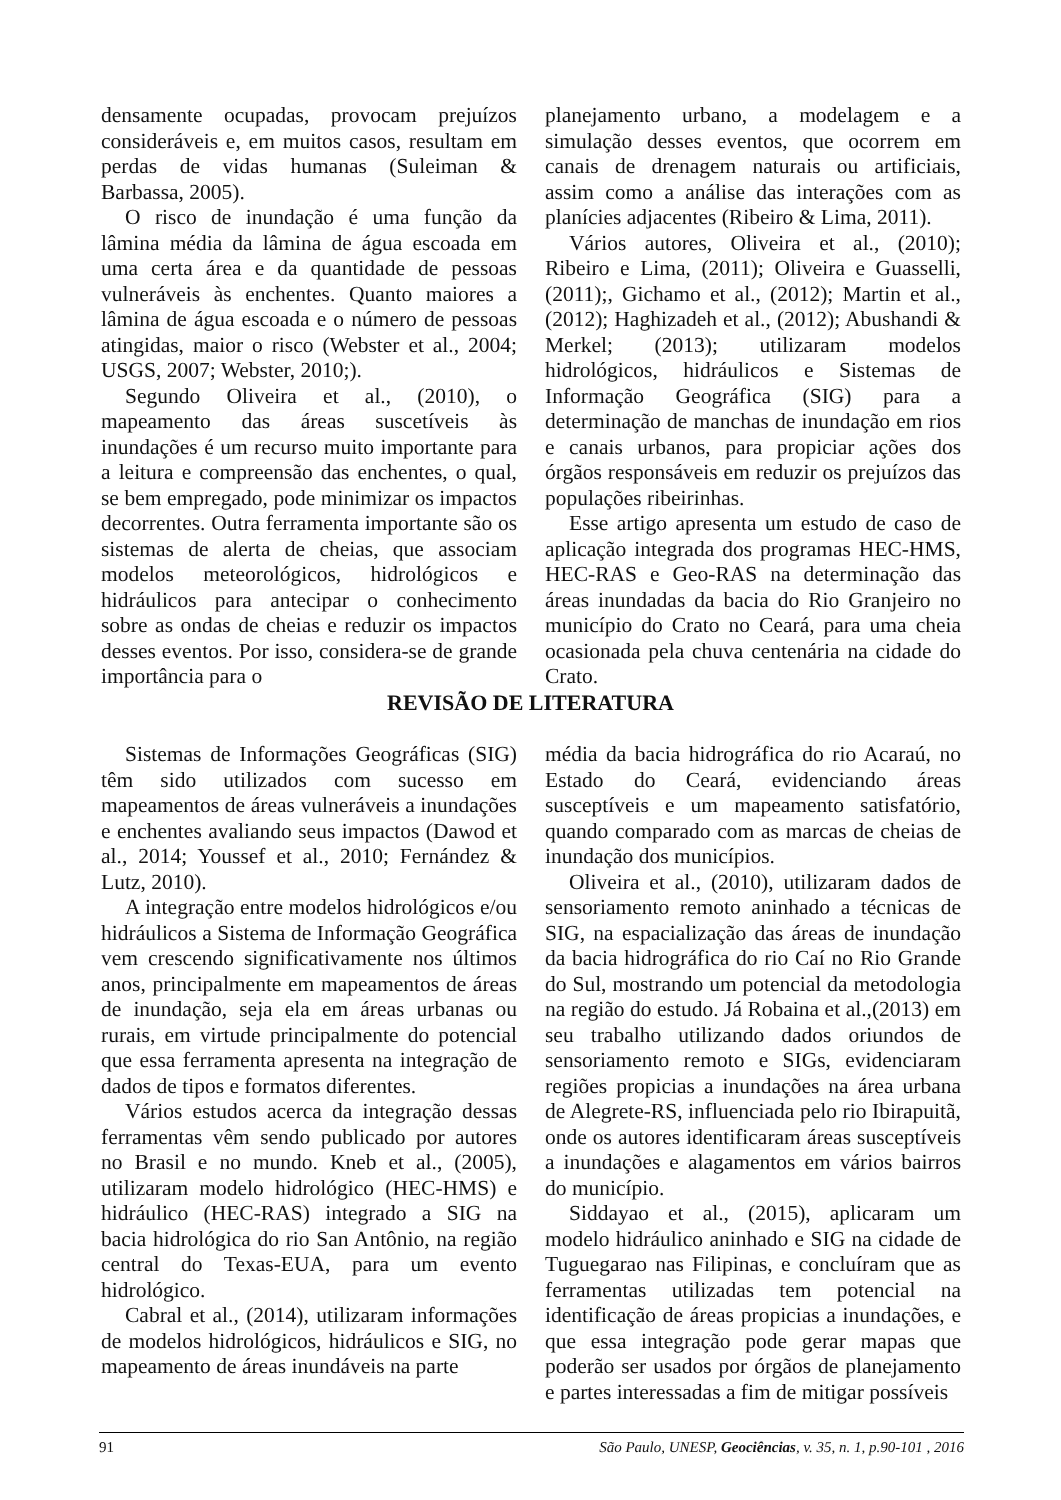densamente ocupadas, provocam prejuízos consideráveis e, em muitos casos, resultam em perdas de vidas humanas (Suleiman & Barbassa, 2005).
O risco de inundação é uma função da lâmina média da lâmina de água escoada em uma certa área e da quantidade de pessoas vulneráveis às enchentes. Quanto maiores a lâmina de água escoada e o número de pessoas atingidas, maior o risco (Webster et al., 2004; USGS, 2007; Webster, 2010;).
Segundo Oliveira et al., (2010), o mapeamento das áreas suscetíveis às inundações é um recurso muito importante para a leitura e compreensão das enchentes, o qual, se bem empregado, pode minimizar os impactos decorrentes. Outra ferramenta importante são os sistemas de alerta de cheias, que associam modelos meteorológicos, hidrológicos e hidráulicos para antecipar o conhecimento sobre as ondas de cheias e reduzir os impactos desses eventos. Por isso, considera-se de grande importância para o
planejamento urbano, a modelagem e a simulação desses eventos, que ocorrem em canais de drenagem naturais ou artificiais, assim como a análise das interações com as planícies adjacentes (Ribeiro & Lima, 2011).
Vários autores, Oliveira et al., (2010); Ribeiro e Lima, (2011); Oliveira e Guasselli, (2011);, Gichamo et al., (2012); Martin et al., (2012); Haghizadeh et al., (2012); Abushandi & Merkel; (2013); utilizaram modelos hidrológicos, hidráulicos e Sistemas de Informação Geográfica (SIG) para a determinação de manchas de inundação em rios e canais urbanos, para propiciar ações dos órgãos responsáveis em reduzir os prejuízos das populações ribeirinhas.
Esse artigo apresenta um estudo de caso de aplicação integrada dos programas HEC-HMS, HEC-RAS e Geo-RAS na determinação das áreas inundadas da bacia do Rio Granjeiro no município do Crato no Ceará, para uma cheia ocasionada pela chuva centenária na cidade do Crato.
REVISÃO DE LITERATURA
Sistemas de Informações Geográficas (SIG) têm sido utilizados com sucesso em mapeamentos de áreas vulneráveis a inundações e enchentes avaliando seus impactos (Dawod et al., 2014; Youssef et al., 2010; Fernández & Lutz, 2010).
A integração entre modelos hidrológicos e/ou hidráulicos a Sistema de Informação Geográfica vem crescendo significativamente nos últimos anos, principalmente em mapeamentos de áreas de inundação, seja ela em áreas urbanas ou rurais, em virtude principalmente do potencial que essa ferramenta apresenta na integração de dados de tipos e formatos diferentes.
Vários estudos acerca da integração dessas ferramentas vêm sendo publicado por autores no Brasil e no mundo. Kneb et al., (2005), utilizaram modelo hidrológico (HEC-HMS) e hidráulico (HEC-RAS) integrado a SIG na bacia hidrológica do rio San Antônio, na região central do Texas-EUA, para um evento hidrológico.
Cabral et al., (2014), utilizaram informações de modelos hidrológicos, hidráulicos e SIG, no mapeamento de áreas inundáveis na parte
média da bacia hidrográfica do rio Acaraú, no Estado do Ceará, evidenciando áreas susceptíveis e um mapeamento satisfatório, quando comparado com as marcas de cheias de inundação dos municípios.
Oliveira et al., (2010), utilizaram dados de sensoriamento remoto aninhado a técnicas de SIG, na espacialização das áreas de inundação da bacia hidrográfica do rio Caí no Rio Grande do Sul, mostrando um potencial da metodologia na região do estudo. Já Robaina et al.,(2013) em seu trabalho utilizando dados oriundos de sensoriamento remoto e SIGs, evidenciaram regiões propicias a inundações na área urbana de Alegrete-RS, influenciada pelo rio Ibirapuitã, onde os autores identificaram áreas susceptíveis a inundações e alagamentos em vários bairros do município.
Siddayao et al., (2015), aplicaram um modelo hidráulico aninhado e SIG na cidade de Tuguegarao nas Filipinas, e concluíram que as ferramentas utilizadas tem potencial na identificação de áreas propicias a inundações, e que essa integração pode gerar mapas que poderão ser usados por órgãos de planejamento e partes interessadas a fim de mitigar possíveis
91 São Paulo, UNESP, Geociências, v. 35, n. 1, p.90-101 , 2016